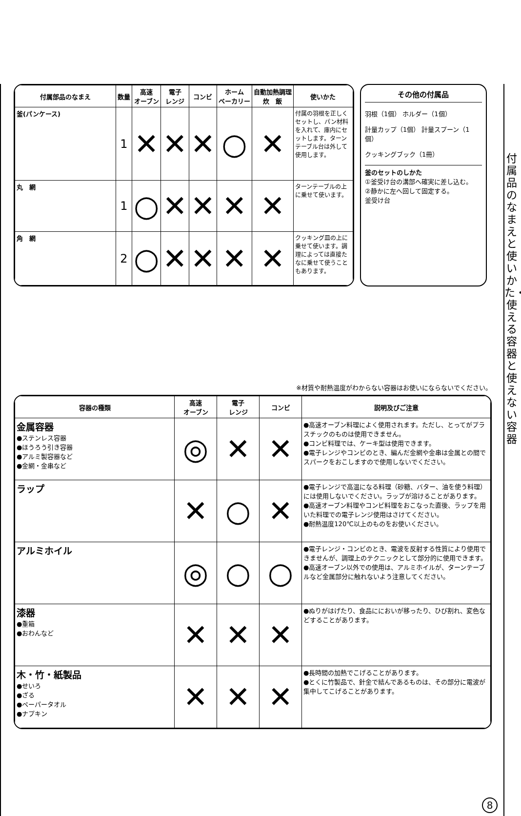付属品のなまえと使いかた・使える容器と使えない容器
| 付属部品のなまえ | 数量 | 高速 オーブン | 電子 レンジ | コンビ | ホーム ベーカリー | 自動加熱調理 炊 飯 | 使いかた |
| --- | --- | --- | --- | --- | --- | --- | --- |
| 釜(パンケース) | 1 | ✕ | ✕ | ✕ | ○ | ✕ | 付属の羽根を正しくセットし、パン材料を入れて、庫内にセットします。ターンテーブル台は外して使用します。 |
| 丸 網 | 1 | ○ | ✕ | ✕ | ✕ | ✕ | ターンテーブルの上に乗せて使います。 |
| 角 網 | 2 | ○ | ✕ | ✕ | ✕ | ✕ | クッキング皿の上に乗せて使います。調理によっては直接たなに乗せて使うこともあります。 |
その他の付属品
羽根（1個） ホルダー（1個）
計量カップ（1個） 計量スプーン（1個）
クッキングブック（1冊）
釜のセットのしかた
①釜受け台の溝部へ確実に差し込む。
②静かに左へ回して固定する。
釜受け台
※材質や耐熱温度がわからない容器はお使いにならないでください。
| 容器の種類 | 高速 オーブン | 電子 レンジ | コンビ | 説明及びご注意 |
| --- | --- | --- | --- | --- |
| 金属容器 ●ステンレス容器 ●ほうろう引き容器 ●アルミ製容器など ●金網・金串など | ◎ | ✕ | ✕ | ●高速オーブン料理によく使用されます。ただし、とってがプラスチックのものは使用できません。 ●コンビ料理では、ケーキ型は使用できます。 ●電子レンジやコンビのとき、編んだ金網や金串は金属との間でスパークをおこしますので使用しないでください。 |
| ラップ | ✕ | ○ | ✕ | ●電子レンジで高温になる料理（砂糖、バター、油を使う料理）には使用しないでください。ラップが溶けることがあります。 ●高速オーブン料理やコンビ料理をおこなった直後、ラップを用いた料理での電子レンジ使用はさけてください。 ●耐熱温度120℃以上のものをお使いください。 |
| アルミホイル | ◎ | ○ | ○ | ●電子レンジ・コンビのとき、電波を反射する性質により使用できませんが、調理上のテクニックとして部分的に使用できます。 ●高速オーブン以外での使用は、アルミホイルが、ターンテーブルなど金属部分に触れないよう注意してください。 |
| 漆器 ●重箱 ●おわんなど | ✕ | ✕ | ✕ | ●ぬりがはげたり、食品ににおいが移ったり、ひび割れ、変色などすることがあります。 |
| 木・竹・紙製品 ●せいろ ●ざる ●ペーパータオル ●ナプキン | ✕ | ✕ | ✕ | ●長時間の加熱でこげることがあります。 ●とくに竹製品で、針金で結んであるものは、その部分に電波が集中してこげることがあります。 |
8